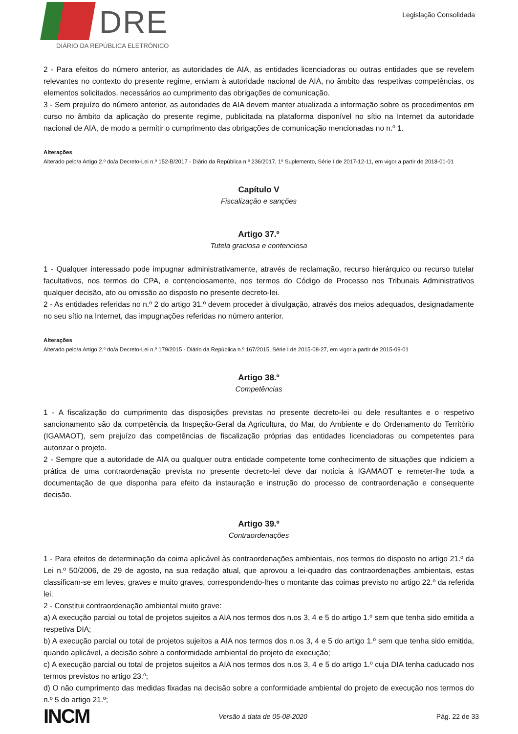DRE
DIÁRIO DA REPÚBLICA ELETRÓNICO
Legislação Consolidada
2 - Para efeitos do número anterior, as autoridades de AIA, as entidades licenciadoras ou outras entidades que se revelem relevantes no contexto do presente regime, enviam à autoridade nacional de AIA, no âmbito das respetivas competências, os elementos solicitados, necessários ao cumprimento das obrigações de comunicação.
3 - Sem prejuízo do número anterior, as autoridades de AIA devem manter atualizada a informação sobre os procedimentos em curso no âmbito da aplicação do presente regime, publicitada na plataforma disponível no sítio na Internet da autoridade nacional de AIA, de modo a permitir o cumprimento das obrigações de comunicação mencionadas no n.º 1.
Alterações
Alterado pelo/a Artigo 2.º do/a Decreto-Lei n.º 152-B/2017 - Diário da República n.º 236/2017, 1º Suplemento, Série I de 2017-12-11, em vigor a partir de 2018-01-01
Capítulo V
Fiscalização e sanções
Artigo 37.º
Tutela graciosa e contenciosa
1 - Qualquer interessado pode impugnar administrativamente, através de reclamação, recurso hierárquico ou recurso tutelar facultativos, nos termos do CPA, e contenciosamente, nos termos do Código de Processo nos Tribunais Administrativos qualquer decisão, ato ou omissão ao disposto no presente decreto-lei.
2 - As entidades referidas no n.º 2 do artigo 31.º devem proceder à divulgação, através dos meios adequados, designadamente no seu sítio na Internet, das impugnações referidas no número anterior.
Alterações
Alterado pelo/a Artigo 2.º do/a Decreto-Lei n.º 179/2015 - Diário da República n.º 167/2015, Série I de 2015-08-27, em vigor a partir de 2015-09-01
Artigo 38.º
Competências
1 - A fiscalização do cumprimento das disposições previstas no presente decreto-lei ou dele resultantes e o respetivo sancionamento são da competência da Inspeção-Geral da Agricultura, do Mar, do Ambiente e do Ordenamento do Território (IGAMAOT), sem prejuízo das competências de fiscalização próprias das entidades licenciadoras ou competentes para autorizar o projeto.
2 - Sempre que a autoridade de AIA ou qualquer outra entidade competente tome conhecimento de situações que indiciem a prática de uma contraordenação prevista no presente decreto-lei deve dar notícia à IGAMAOT e remeter-lhe toda a documentação de que disponha para efeito da instauração e instrução do processo de contraordenação e consequente decisão.
Artigo 39.º
Contraordenações
1 - Para efeitos de determinação da coima aplicável às contraordenações ambientais, nos termos do disposto no artigo 21.º da Lei n.º 50/2006, de 29 de agosto, na sua redação atual, que aprovou a lei-quadro das contraordenações ambientais, estas classificam-se em leves, graves e muito graves, correspondendo-lhes o montante das coimas previsto no artigo 22.º da referida lei.
2 - Constitui contraordenação ambiental muito grave:
a) A execução parcial ou total de projetos sujeitos a AIA nos termos dos n.os 3, 4 e 5 do artigo 1.º sem que tenha sido emitida a respetiva DIA;
b) A execução parcial ou total de projetos sujeitos a AIA nos termos dos n.os 3, 4 e 5 do artigo 1.º sem que tenha sido emitida, quando aplicável, a decisão sobre a conformidade ambiental do projeto de execução;
c) A execução parcial ou total de projetos sujeitos a AIA nos termos dos n.os 3, 4 e 5 do artigo 1.º cuja DIA tenha caducado nos termos previstos no artigo 23.º;
d) O não cumprimento das medidas fixadas na decisão sobre a conformidade ambiental do projeto de execução nos termos do n.º 5 do artigo 21.º;
INCM Versão à data de 05-08-2020 Pág. 22 de 33